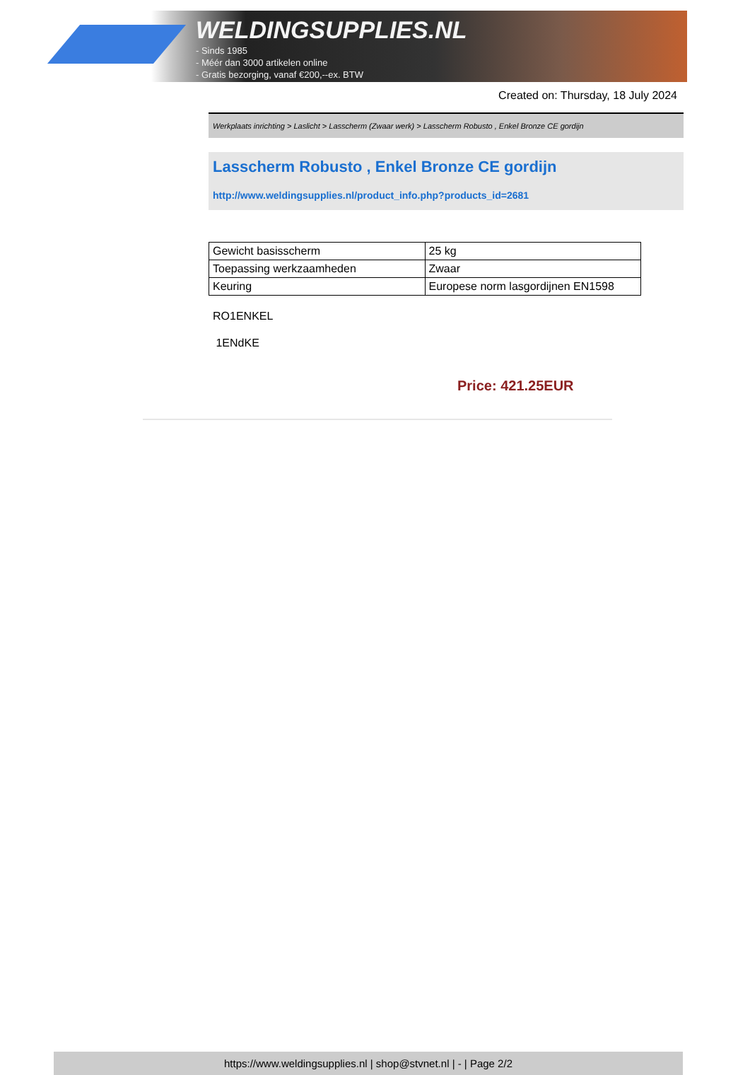WELDINGSUPPLIES.NL
- Sinds 1985
- Méér dan 3000 artikelen online
- Gratis bezorging, vanaf €200,--ex. BTW
Created on: Thursday, 18 July 2024
Werkplaats inrichting > Laslicht > Lasscherm (Zwaar werk) > Lasscherm Robusto , Enkel Bronze CE gordijn
Lasscherm Robusto , Enkel Bronze CE gordijn
http://www.weldingsupplies.nl/product_info.php?products_id=2681
| Gewicht basisscherm | 25 kg |
| Toepassing werkzaamheden | Zwaar |
| Keuring | Europese norm lasgordijnen EN1598 |
RO1ENKEL
1ENdKE
Price: 421.25EUR
https://www.weldingsupplies.nl | shop@stvnet.nl | - | Page 2/2